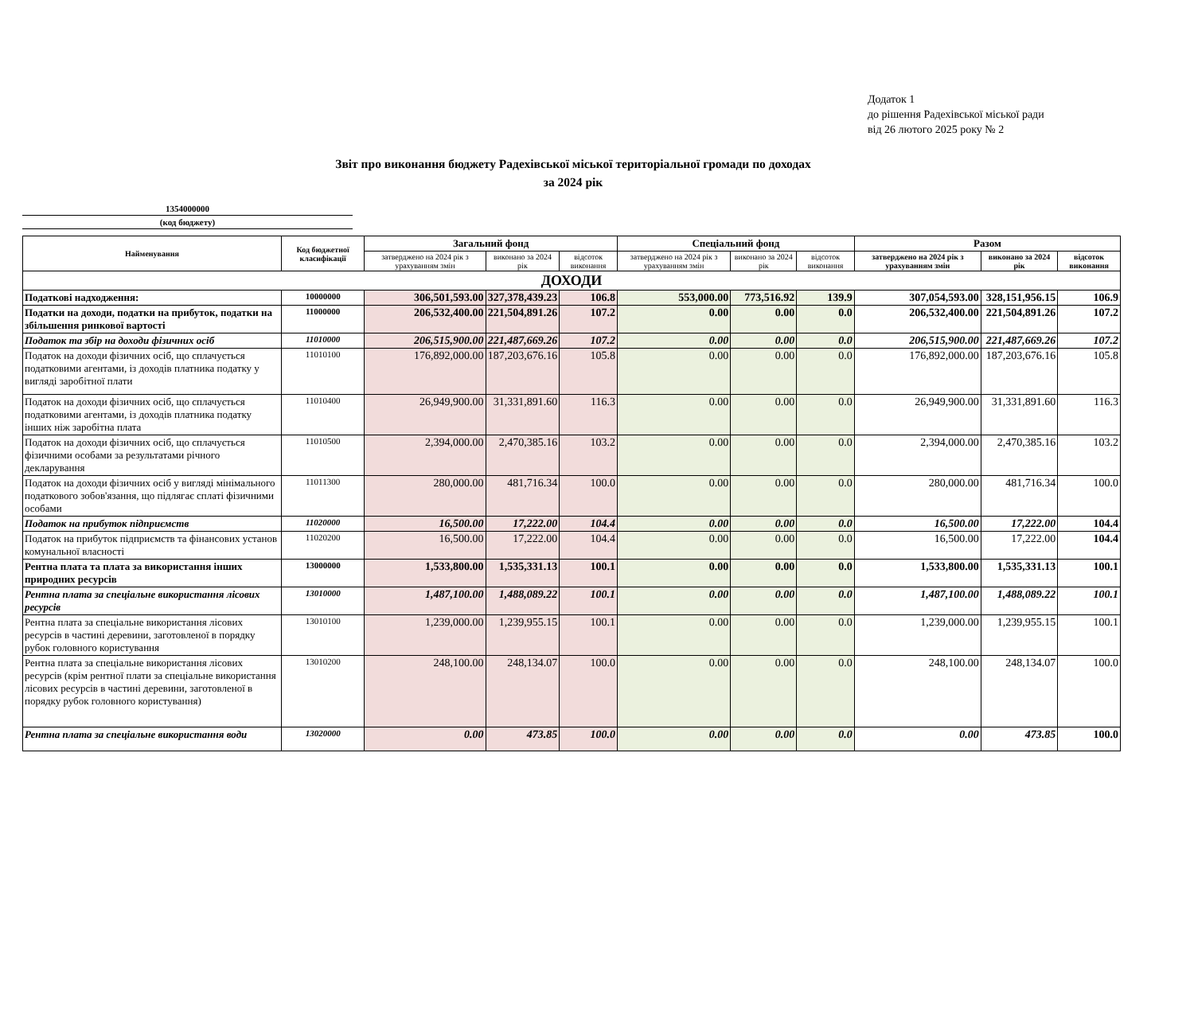Додаток 1
до рішення Радехівської міської ради
від 26 лютого 2025 року № 2
Звіт про виконання бюджету Радехівської міської територіальної громади по доходах
за 2024 рік
1354000000
(код бюджету)
| Найменування | Код бюджетної класифікації | Загальний фонд | | | Спеціальний фонд | | | Разом | | |
| --- | --- | --- | --- | --- | --- | --- | --- | --- | --- | --- |
| | | затверджено на 2024 рік з урахуванням змін | виконано за 2024 рік | відсоток виконання | затверджено на 2024 рік з урахуванням змін | виконано за 2024 рік | відсоток виконання | затверджено на 2024 рік з урахуванням змін | виконано за 2024 рік | відсоток виконання |
| ДОХОДИ | | | | | | | | | | |
| Податкові надходження: | 10000000 | 306,501,593.00 | 327,378,439.23 | 106.8 | 553,000.00 | 773,516.92 | 139.9 | 307,054,593.00 | 328,151,956.15 | 106.9 |
| Податки на доходи, податки на прибуток, податки на збільшення ринкової вартості | 11000000 | 206,532,400.00 | 221,504,891.26 | 107.2 | 0.00 | 0.00 | 0.0 | 206,532,400.00 | 221,504,891.26 | 107.2 |
| Податок та збір на доходи фізичних осіб | 11010000 | 206,515,900.00 | 221,487,669.26 | 107.2 | 0.00 | 0.00 | 0.0 | 206,515,900.00 | 221,487,669.26 | 107.2 |
| Податок на доходи фізичних осіб, що сплачується податковими агентами, із доходів платника податку у вигляді заробітної плати | 11010100 | 176,892,000.00 | 187,203,676.16 | 105.8 | 0.00 | 0.00 | 0.0 | 176,892,000.00 | 187,203,676.16 | 105.8 |
| Податок на доходи фізичних осіб, що сплачується податковими агентами, із доходів платника податку інших ніж заробітна плата | 11010400 | 26,949,900.00 | 31,331,891.60 | 116.3 | 0.00 | 0.00 | 0.0 | 26,949,900.00 | 31,331,891.60 | 116.3 |
| Податок на доходи фізичних осіб, що сплачується фізичними особами за результатами річного декларування | 11010500 | 2,394,000.00 | 2,470,385.16 | 103.2 | 0.00 | 0.00 | 0.0 | 2,394,000.00 | 2,470,385.16 | 103.2 |
| Податок на доходи фізичних осіб у вигляді мінімального податкового зобов'язання, що підлягає сплаті фізичними особами | 11011300 | 280,000.00 | 481,716.34 | 100.0 | 0.00 | 0.00 | 0.0 | 280,000.00 | 481,716.34 | 100.0 |
| Податок на прибуток підприємств | 11020000 | 16,500.00 | 17,222.00 | 104.4 | 0.00 | 0.00 | 0.0 | 16,500.00 | 17,222.00 | 104.4 |
| Податок на прибуток підприємств та фінансових установ комунальної власності | 11020200 | 16,500.00 | 17,222.00 | 104.4 | 0.00 | 0.00 | 0.0 | 16,500.00 | 17,222.00 | 104.4 |
| Рентна плата та плата за використання інших природних ресурсів | 13000000 | 1,533,800.00 | 1,535,331.13 | 100.1 | 0.00 | 0.00 | 0.0 | 1,533,800.00 | 1,535,331.13 | 100.1 |
| Рентна плата за спеціальне використання лісових ресурсів | 13010000 | 1,487,100.00 | 1,488,089.22 | 100.1 | 0.00 | 0.00 | 0.0 | 1,487,100.00 | 1,488,089.22 | 100.1 |
| Рентна плата за спеціальне використання лісових ресурсів в частині деревини, заготовленої в порядку рубок головного користування | 13010100 | 1,239,000.00 | 1,239,955.15 | 100.1 | 0.00 | 0.00 | 0.0 | 1,239,000.00 | 1,239,955.15 | 100.1 |
| Рентна плата за спеціальне використання лісових ресурсів (крім рентної плати за спеціальне використання лісових ресурсів в частині деревини, заготовленої в порядку рубок головного користування) | 13010200 | 248,100.00 | 248,134.07 | 100.0 | 0.00 | 0.00 | 0.0 | 248,100.00 | 248,134.07 | 100.0 |
| Рентна плата за спеціальне використання води | 13020000 | 0.00 | 473.85 | 100.0 | 0.00 | 0.00 | 0.0 | 0.00 | 473.85 | 100.0 |